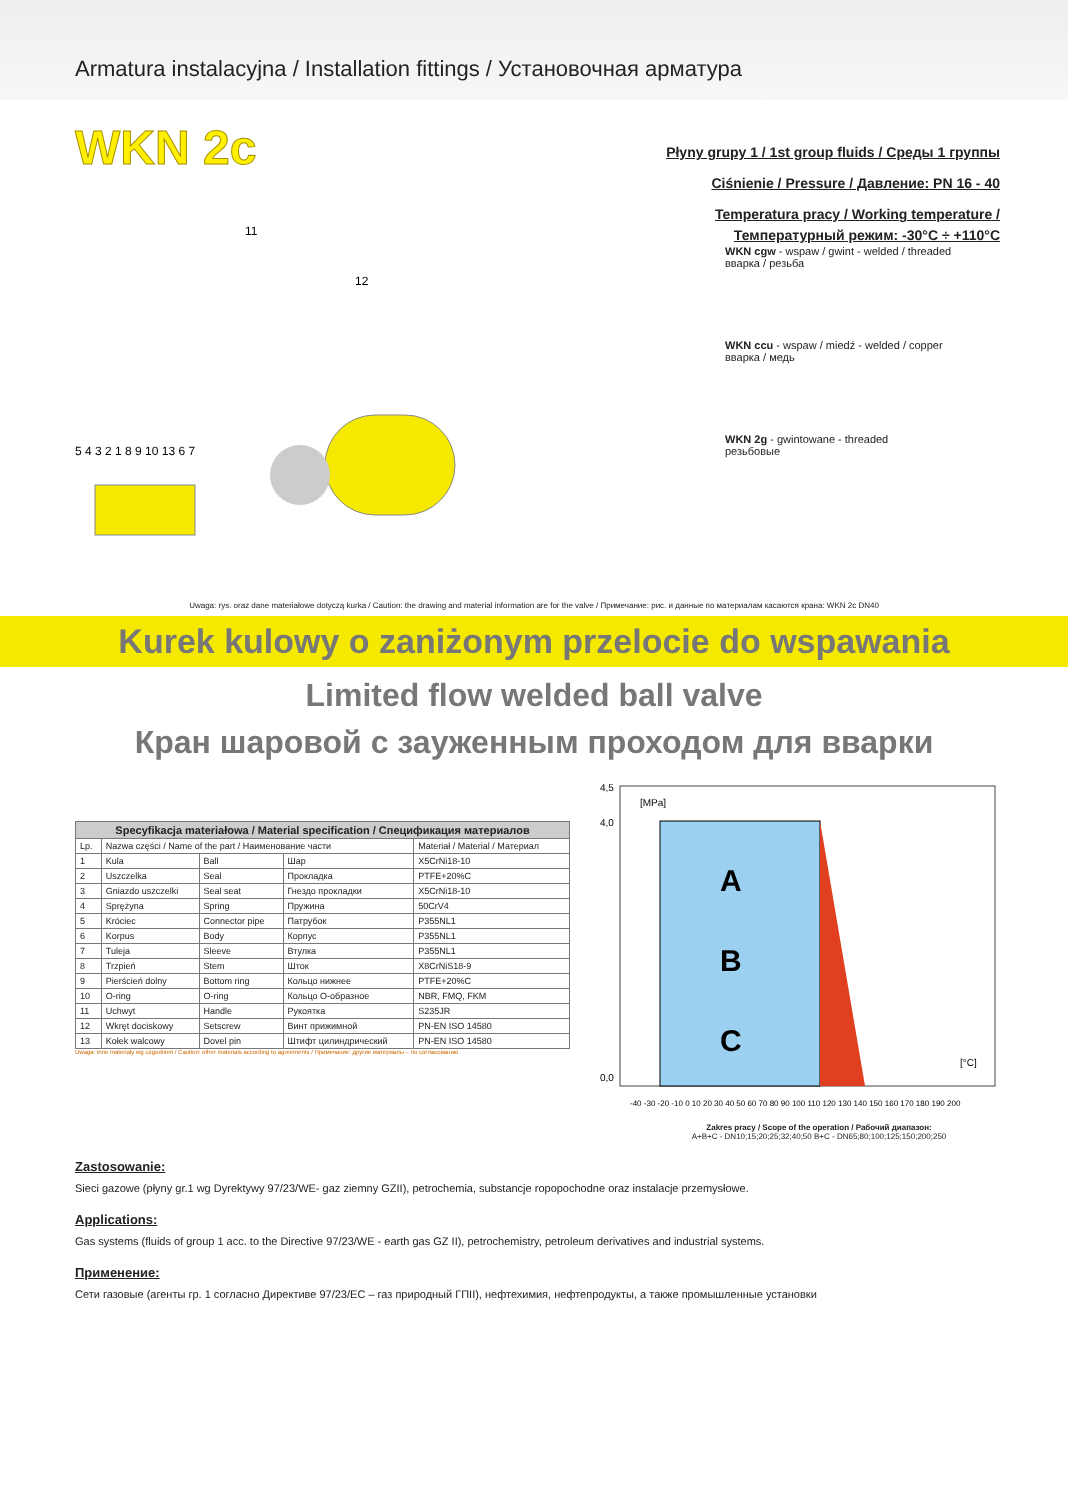Armatura instalacyjna / Installation fittings / Установочная арматура
WKN 2c
Płyny grupy 1 / 1st group fluids / Среды 1 группы
Ciśnienie / Pressure / Давление: PN 16 - 40
Temperatura pracy / Working temperature /
Температурный режим: -30°C ÷ +110°C
11
12
5 4 3 2 1 8 9 10 13 6 7
WKN cgw - wspaw / gwint - welded / threaded
вварка / резьба
WKN ccu - wspaw / miedź - welded / copper
вварка / медь
WKN 2g - gwintowane - threaded
резьбовые
Uwaga: rys. oraz dane materiałowe dotyczą kurka / Caution: the drawing and material information are for the valve / Примечание: рис. и данные по материалам касаются крана: WKN 2c DN40
Kurek kulowy o zaniżonym przelocie do wspawania
Limited flow welded ball valve
Кран шаровой с зауженным проходом для вварки
| Specyfikacja materiałowa / Material specification / Спецификация материалов | | | | |
| --- | --- | --- | --- | --- |
| Lp. | Nazwa części / Name of the part / Наименование части | | | Materiał / Material / Материал |
| 1 | Kula | Ball | Шар | X5CrNi18-10 |
| 2 | Uszczelka | Seal | Прокладка | PTFE+20%C |
| 3 | Gniazdo uszczelki | Seal seat | Гнездо прокладки | X5CrNi18-10 |
| 4 | Sprężyna | Spring | Пружина | 50CrV4 |
| 5 | Króciec | Connector pipe | Патрубок | P355NL1 |
| 6 | Korpus | Body | Корпус | P355NL1 |
| 7 | Tuleja | Sleeve | Втулка | P355NL1 |
| 8 | Trzpień | Stem | Шток | X8CrNiS18-9 |
| 9 | Pierścień dolny | Bottom ring | Кольцо нижнее | PTFE+20%C |
| 10 | O-ring | O-ring | Кольцо О-образное | NBR, FMQ, FKM |
| 11 | Uchwyt | Handle | Рукоятка | S235JR |
| 12 | Wkręt dociskowy | Setscrew | Винт прижимной | PN-EN ISO 14580 |
| 13 | Kołek walcowy | Dovel pin | Штифт цилиндрический | PN-EN ISO 14580 |
Uwaga: inne materiały wg uzgodnień / Caution: other materials according to agreements / Примечание: другие материалы – по согласованию
4,5
4,0
0,0
[MPa]
[°C]
A
B
C
-40 -30 -20 -10 0 10 20 30 40 50 60 70 80 90 100 110 120 130 140 150 160 170 180 190 200
Zakres pracy / Scope of the operation / Рабочий диапазон:
A+B+C - DN10;15;20;25;32;40;50 B+C - DN65;80;100;125;150;200;250
Zastosowanie:
Sieci gazowe (płyny gr.1 wg Dyrektywy 97/23/WE- gaz ziemny GZII), petrochemia, substancje ropopochodne oraz instalacje przemysłowe.
Applications:
Gas systems (fluids of group 1 acc. to the Directive 97/23/WE - earth gas GZ II), petrochemistry, petroleum derivatives and industrial systems.
Применение:
Сети газовые (агенты гр. 1 согласно Директиве 97/23/ЕС – газ природный ГПII), нефтехимия, нефтепродукты, а также промышленные установки